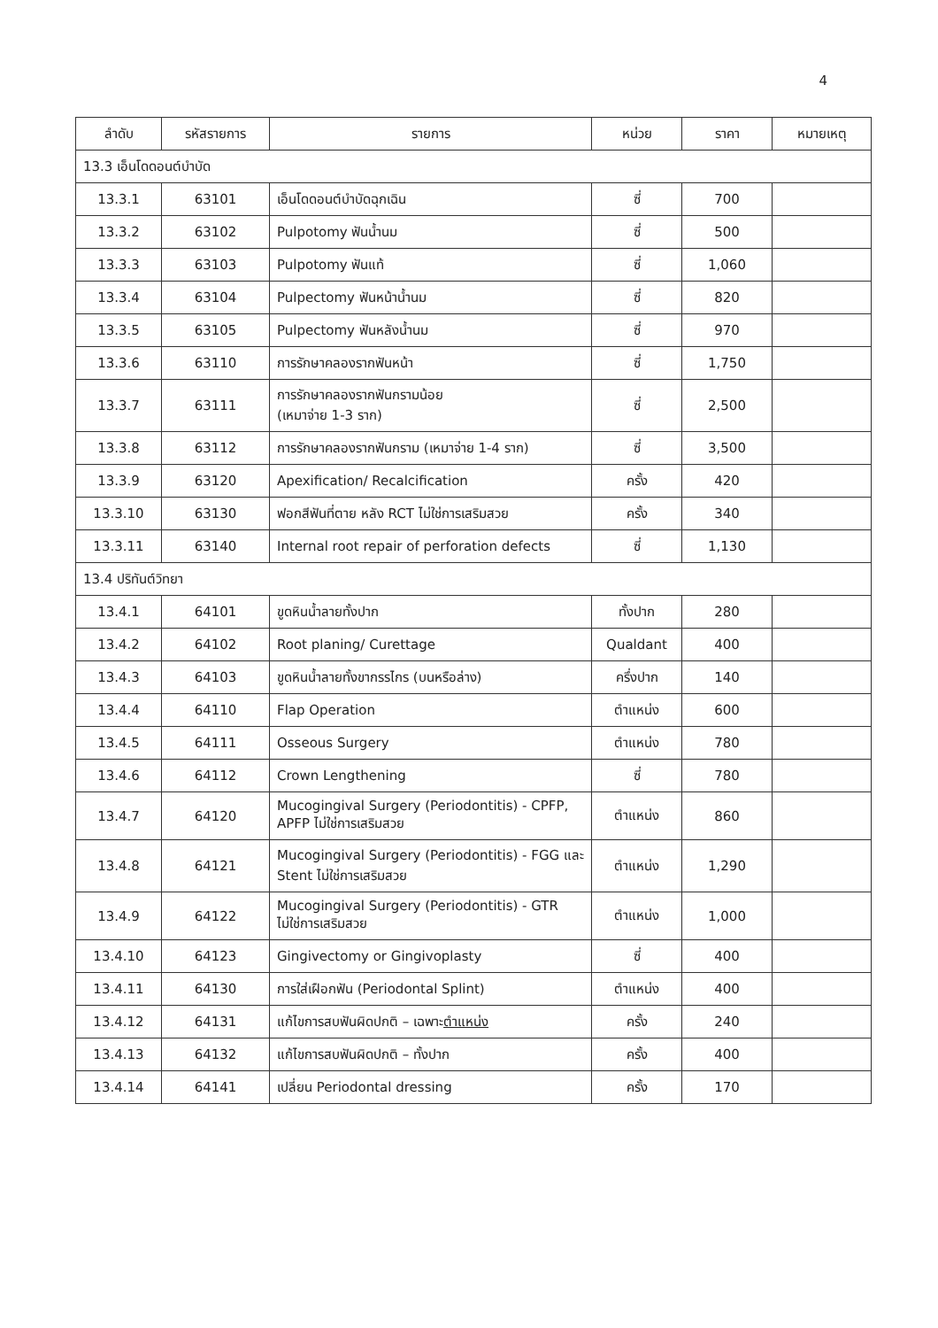4
| ลำดับ | รหัสรายการ | รายการ | หน่วย | ราคา | หมายเหตุ |
| --- | --- | --- | --- | --- | --- |
| 13.3 เอ็นโดดอนต์บำบัด | | | | | |
| 13.3.1 | 63101 | เอ็นโดดอนต์บำบัดฉุกเฉิน | ซี่ | 700 | |
| 13.3.2 | 63102 | Pulpotomy ฟันน้ำนม | ซี่ | 500 | |
| 13.3.3 | 63103 | Pulpotomy ฟันแท้ | ซี่ | 1,060 | |
| 13.3.4 | 63104 | Pulpectomy ฟันหน้าน้ำนม | ซี่ | 820 | |
| 13.3.5 | 63105 | Pulpectomy ฟันหลังน้ำนม | ซี่ | 970 | |
| 13.3.6 | 63110 | การรักษาคลองรากฟันหน้า | ซี่ | 1,750 | |
| 13.3.7 | 63111 | การรักษาคลองรากฟันกรามน้อย (เหมาจ่าย 1-3 ราก) | ซี่ | 2,500 | |
| 13.3.8 | 63112 | การรักษาคลองรากฟันกราม (เหมาจ่าย 1-4 ราก) | ซี่ | 3,500 | |
| 13.3.9 | 63120 | Apexification/ Recalcification | ครั้ง | 420 | |
| 13.3.10 | 63130 | ฟอกสีฟันที่ตาย หลัง RCT ไม่ใช่การเสริมสวย | ครั้ง | 340 | |
| 13.3.11 | 63140 | Internal root repair of perforation defects | ซี่ | 1,130 | |
| 13.4 ปริทันต์วิทยา | | | | | |
| 13.4.1 | 64101 | ขูดหินน้ำลายทั้งปาก | ทั้งปาก | 280 | |
| 13.4.2 | 64102 | Root planing/ Curettage | Qualdant | 400 | |
| 13.4.3 | 64103 | ขูดหินน้ำลายทั้งขากรรไกร (บนหรือล่าง) | ครึ่งปาก | 140 | |
| 13.4.4 | 64110 | Flap Operation | ตำแหน่ง | 600 | |
| 13.4.5 | 64111 | Osseous Surgery | ตำแหน่ง | 780 | |
| 13.4.6 | 64112 | Crown Lengthening | ซี่ | 780 | |
| 13.4.7 | 64120 | Mucogingival Surgery (Periodontitis) - CPFP, APFP ไม่ใช่การเสริมสวย | ตำแหน่ง | 860 | |
| 13.4.8 | 64121 | Mucogingival Surgery (Periodontitis) - FGG และ Stent ไม่ใช่การเสริมสวย | ตำแหน่ง | 1,290 | |
| 13.4.9 | 64122 | Mucogingival Surgery (Periodontitis) - GTR ไม่ใช่การเสริมสวย | ตำแหน่ง | 1,000 | |
| 13.4.10 | 64123 | Gingivectomy or Gingivoplasty | ซี่ | 400 | |
| 13.4.11 | 64130 | การใส่เฝือกฟัน (Periodontal Splint) | ตำแหน่ง | 400 | |
| 13.4.12 | 64131 | แก้ไขการสบฟันผิดปกติ – เฉพาะ ตำแหน่ง | ครั้ง | 240 | |
| 13.4.13 | 64132 | แก้ไขการสบฟันผิดปกติ – ทั้งปาก | ครั้ง | 400 | |
| 13.4.14 | 64141 | เปลี่ยน Periodontal dressing | ครั้ง | 170 | |